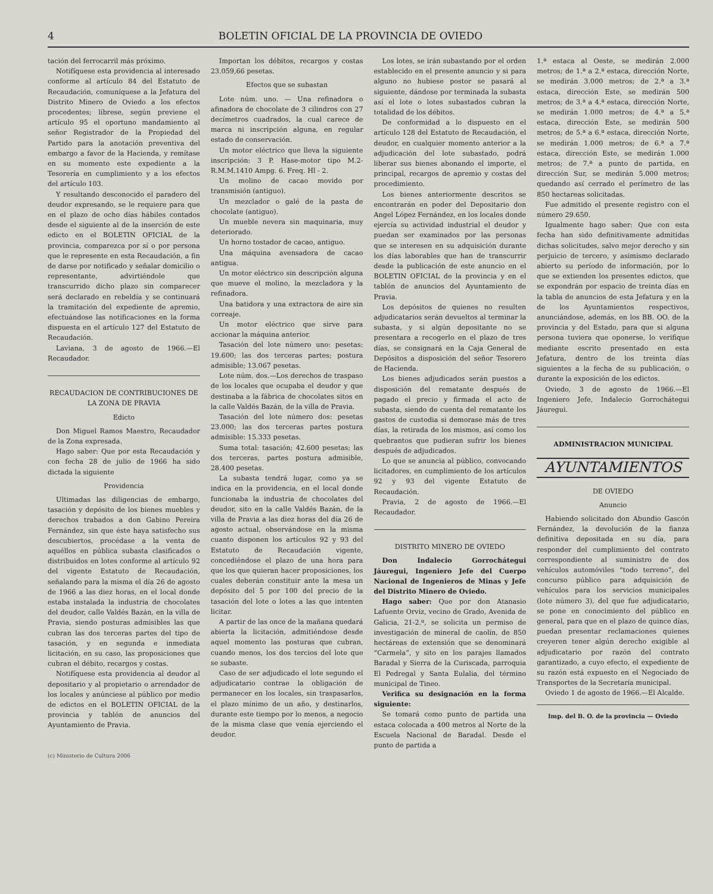4 BOLETIN OFICIAL DE LA PROVINCIA DE OVIEDO
tación del ferrocarril más próximo.
Notifíquese esta providencia al interesado conforme al artículo 84 del Estatuto de Recaudación, comuníquese a la Jefatura del Distrito Minero de Oviedo a los efectos procedentes; líbrese, según previene el artículo 95 el oportuno mandamiento al señor Registrador de la Propiedad del Partido para la anotación preventiva del embargo a favor de la Hacienda, y remítase en su momento este expediente a la Tesorería en cumplimiento y a los efectos del artículo 103.
Y resultando desconocido el paradero del deudor expresando, se le requiere para que en el plazo de ocho días hábiles contados desde el siguiente al de la inserción de este edicto en el BOLETIN OFICIAL de la provincia, comparezca por sí o por persona que le represente en esta Recaudación, a fin de darse por notificado y señalar domicilio o representante, advirtiéndole que transcurrido dicho plazo sin comparecer será declarado en rebeldía y se continuará la tramitación del expediente de apremio, efectuándose las notificaciones en la forma dispuesta en el artículo 127 del Estatuto de Recaudación.
Laviana, 3 de agosto de 1966.—El Recaudador.
RECAUDACION DE CONTRIBUCIONES DE LA ZONA DE PRAVIA
Edicto
Don Miguel Ramos Maestro, Recaudador de la Zona expresada.
Hago saber: Que por esta Recaudación y con fecha 28 de julio de 1966 ha sido dictada la siguiente
Providencia
Ultimadas las diligencias de embargo, tasación y depósito de los bienes muebles y derechos trabados a don Gabino Pereira Fernández, sin que éste haya satisfecho sus descubiertos, procédase a la venta de aquéllos en pública subasta clasificados o distribuidos en lotes conforme al artículo 92 del vigente Estatuto de Recaudación, señalando para la misma el día 26 de agosto de 1966 a las diez horas, en el local donde estaba instalada la industria de chocolates del deudor, calle Valdés Bazán, en la villa de Pravia, siendo posturas admisibles las que cubran las dos terceras partes del tipo de tasación, y en segunda e inmediata licitación, en su caso, las proposiciones que cubran el débito, recargos y costas.
Notifíquese esta providencia al deudor al depositario y al propietario o arrendador de los locales y anúnciese al público por medio de edictos en el BOLETIN OFICIAL de la provincia y tablón de anuncios del Ayuntamiento de Pravia.
Importan los débitos, recargos y costas 23.059,66 pesetas.
Efectos que se subastan
Lote núm. uno. — Una refinadora o afinadora de chocolate de 3 cilindros con 27 decímetros cuadrados, la cual carece de marca ni inscripción alguna, en regular estado de conservación.
Un motor eléctrico que lleva la siguiente inscripción: 3 P. Hase-motor tipo M.2-R.M.M.1410 Ampg. 6. Freq. Hl - 2.
Un molino de cacao movido por transmisión (antiguo).
Un mezclador o galé de la pasta de chocolate (antiguo).
Un mueble nevera sin maquinaria, muy deteriorado.
Un horno tostador de cacao, antiguo.
Una máquina avensadora de cacao antigua.
Un motor eléctrico sin descripción alguna que mueve el molino, la mezcladora y la refinadora.
Una batidora y una extractora de aire sin correaje.
Un motor eléctrico que sirve para accionar la máquina anterior.
Tasación del lote número uno: pesetas: 19.600; las dos terceras partes; postura admisible; 13.067 pesetas.
Lote núm. dos.—Los derechos de traspaso de los locales que ocupaba el deudor y que destinaba a la fábrica de chocolates sitos en la calle Valdés Bazán, de la villa de Pravia.
Tasación del lote número dos: pesetas 23.000; las dos terceras partes postura admisible: 15.333 pesetas.
Suma total: tasación; 42.600 pesetas; las dos terceras, partes postura admisible, 28.400 pesetas.
La subasta tendrá lugar, como ya se indica en la providencia, en el local donde funcionaba la industria de chocolates del deudor, sito en la calle Valdés Bazán, de la villa de Pravia a las diez horas del día 26 de agosto actual, observándose en la misma cuanto disponen los artículos 92 y 93 del Estatuto de Recaudación vigente, concediéndose el plazo de una hora para que los que quieran hacer proposiciones, los cuales deberán constituir ante la mesa un depósito del 5 por 100 del precio de la tasación del lote o lotes a las que intenten licitar.
A partir de las once de la mañana quedará abierta la licitación, admitiéndose desde aquel momento las posturas que cubran, cuando menos, los dos tercios del lote que se subaste.
Caso de ser adjudicado el lote segundo el adjudicatario contrae la obligación de permanecer en los locales, sin traspasarlos, el plazo mínimo de un año, y destinarlos, durante este tiempo por lo menos, a negocio de la misma clase que venía ejerciendo el deudor.
Los lotes, se irán subastando por el orden establecido en el presente anuncio y si para alguno no hubiese postor se pasará al siguiente, dándose por terminada la subasta así el lote o lotes subastados cubran la totalidad de los débitos.
De conformidad a lo dispuesto en el artículo 128 del Estatuto de Recaudación, el deudor, en cualquier momento anterior a la adjudicación del lote subastado, podrá liberar sus bienes abonando el importe, el principal, recargos de apremio y costas del procedimiento.
Los bienes anteriormente descritos se encontrarán en poder del Depositario don Angel López Fernández, en los locales donde ejercía su actividad industrial el deudor y puedan ser examinados por las personas que se interesen en su adquisición durante los días laborables que han de transcurrir desde la publicación de este anuncio en el BOLETIN OFICIAL de la provincia y en el tablón de anuncios del Ayuntamiento de Pravia.
Los depósitos de quienes no resulten adjudicatarios serán devueltos al terminar la subasta, y si algún depositante no se presentara a recogerlo en el plazo de tres días, se consignará en la Caja General de Depósitos a disposición del señor Tesorero de Hacienda.
Los bienes adjudicados serán puestos a disposición del rematante después de pagado el precio y firmada el acto de subasta, siendo de cuenta del rematante los gastos de custodia si demorase más de tres días, la retirada de los mismos, así como los quebrantos que pudieran sufrir los bienes después de adjudicados.
Lo que se anuncia al público, convocando licitadores, en cumplimiento de los artículos 92 y 93 del vigente Estatuto de Recaudación.
Pravia, 2 de agosto de 1966.—El Recaudador.
DISTRITO MINERO DE OVIEDO
Don Indalecio Gorrochátegui Jáuregui, Ingeniero Jefe del Cuerpo Nacional de Ingenieros de Minas y Jefe del Distrito Minero de Oviedo.
Hago saber: Que por don Atanasio Lafuente Orviz, vecino de Grado, Avenida de Galicia, 21-2.º, se solicita un permiso de investigación de mineral de caolín, de 850 hectáreas de extensión que se denominará “Carmela”, y sito en los parajes llamados Baradal y Sierra de la Curiscada, parroquia El Pedregal y Santa Eulalia, del término municipal de Tineo.
Verifica su designación en la forma siguiente:
Se tomará como punto de partida una estaca colocada a 400 metros al Norte de la Escuela Nacional de Baradal. Desde el punto de partida a
1.ª estaca al Oeste, se medirán 2.000 metros; de 1.ª a 2.ª estaca, dirección Norte, se medirán 3.000 metros; de 2.ª a 3.ª estaca, dirección Este, se medirán 500 metros; de 3.ª a 4.ª estaca, dirección Norte, se medirán 1.000 metros; de 4.ª a 5.ª estaca, dirección Este, se medirán 500 metros; de 5.ª a 6.ª estaca, dirección Norte, se medirán 1.000 metros; de 6.ª a 7.ª estaca, dirección Este, se medirán 1.000 metros; de 7.ª a punto de partida, en dirección Sur, se medirán 5.000 metros; quedando así cerrado el perímetro de las 850 hectareas solicitadas.
Fue admitido el presente registro con el número 29.650.
Igualmente hago saber: Que con esta fecha han sido definitivamente admitidas dichas solicitudes, salvo mejor derecho y sin perjuicio de tercero, y asimismo declarado abierto su período de información, por lo que se extienden los presentes edictos, que se expondrán por espacio de treinta días en la tabla de anuncios de esta Jefatura y en la de los Ayuntamientos respectivos, anunciándose, además, en los BB. OO. de la provincia y del Estado, para que si alguna persona tuviera que oponerse, lo verifique mediante escrito presentado en esta Jefatura, dentro de los treinta días siguientes a la fecha de su publicación, o durante la exposición de los edictos.
Oviedo, 3 de agosto de 1966.—El Ingeniero Jefe, Indalecio Gorrochátegui Jáuregui.
ADMINISTRACION MUNICIPAL
AYUNTAMIENTOS
DE OVIEDO
Anuncio
Habiendo solicitado don Abundio Gascón Fernández, la devolución de la fianza definitiva depositada en su día, para responder del cumplimiento del contrato correspondiente al suministro de dos vehículos automóviles “todo terreno”, del concurso público para adquisición de vehículos para los servicios municipales (lote número 3), del que fue adjudicatario, se pone en conocimiento del público en general, para que en el plazo de quince días, puedan presentar reclamaciones quienes creyeren tener algún derecho exigible al adjudicatario por razón del contrato garantizado, a cuyo efecto, el expediente de su razón está expuesto en el Negociado de Transportes de la Secretaría municipal.
Oviedo 1 de agosto de 1966.—El Alcalde.
Imp. del B. O. de la provincia — Oviedo
(c) Ministerio de Cultura 2006